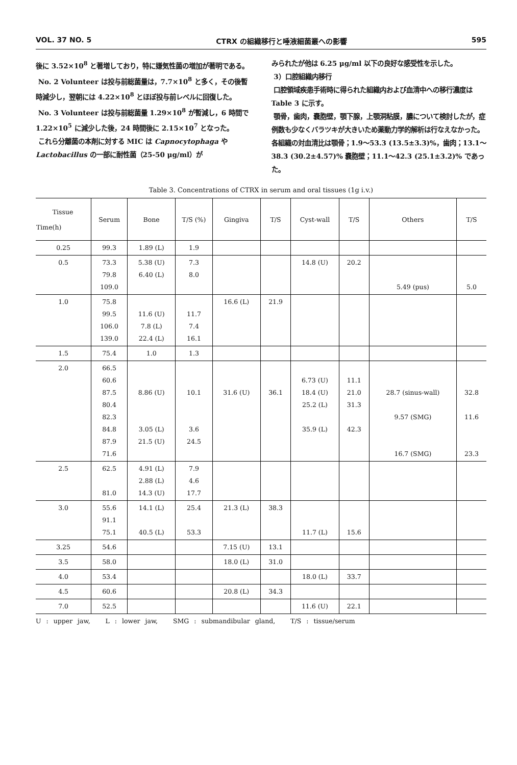VOL. 37 NO. 5 CTRX の組織移行と唾液細菌叢への影響 595
後に 3.52×10<sup>8</sup> と著増しており，特に嫌気性菌の増加が著明である。
No. 2 Volunteer は投与前総菌量は，7.7×10<sup>8</sup> と多く，その後暫時減少し，翌朝には 4.22×10<sup>8</sup> とほぼ投与前レベルに回復した。
No. 3 Volunteer は投与前総菌量 1.29×10<sup>8</sup> が暫減し，6 時間で 1.22×10<sup>5</sup> に減少した後，24 時間後に 2.15×10<sup>7</sup> となった。
これら分離菌の本剤に対する MIC は Capnocytophaga や Lactobacillus の一部に耐性菌（25-50 μg/ml）が
みられたが他は 6.25 μg/ml 以下の良好な感受性を示した。
3）口腔組織内移行
口腔領域疾患手術時に得られた組織内および血清中への移行濃度は Table 3 に示す。
顎骨，歯肉，嚢胞壁，顎下腺，上顎洞粘膜，膿について検討したが，症例数も少なくバラツキが大きいため薬動力学的解析は行なえなかった。各組織の対血清比は顎骨；1.9〜53.3 (13.5±3.3)%，歯肉；13.1〜38.3 (30.2±4.57)% 嚢胞壁；11.1〜42.3 (25.1±3.2)% であった。
Table 3. Concentrations of CTRX in serum and oral tissues (1g i.v.)
| Tissue Time(h) | Serum | Bone | T/S (%) | Gingiva | T/S | Cyst-wall | T/S | Others | T/S |
| --- | --- | --- | --- | --- | --- | --- | --- | --- | --- |
| 0.25 | 99.3 | 1.89 (L) | 1.9 | | | | | | |
| 0.5 | 73.3 79.8 109.0 | 5.38 (U) 6.40 (L) | 7.3 8.0 | | | 14.8 (U) | 20.2 | 5.49 (pus) | 5.0 |
| 1.0 | 75.8 99.5 106.0 139.0 | 11.6 (U) 7.8 (L) 22.4 (L) | 11.7 7.4 16.1 | 16.6 (L) | 21.9 | | | | |
| 1.5 | 75.4 | 1.0 | 1.3 | | | | | | |
| 2.0 | 66.5 60.6 87.5 80.4 82.3 84.8 87.9 71.6 | 8.86 (U) 3.05 (L) 21.5 (U) | 10.1 3.6 24.5 | 31.6 (U) | 36.1 | 6.73 (U) 18.4 (U) 25.2 (L) 35.9 (L) | 11.1 21.0 31.3 42.3 | 28.7 (sinus-wall) 9.57 (SMG) 16.7 (SMG) | 32.8 11.6 23.3 |
| 2.5 | 62.5 81.0 | 4.91 (L) 2.88 (L) 14.3 (U) | 7.9 4.6 17.7 | | | | | | |
| 3.0 | 55.6 91.1 75.1 | 14.1 (L) 40.5 (L) | 25.4 53.3 | 21.3 (L) | 38.3 | 11.7 (L) | 15.6 | | |
| 3.25 | 54.6 | | | 7.15 (U) | 13.1 | | | | |
| 3.5 | 58.0 | | | 18.0 (L) | 31.0 | | | | |
| 4.0 | 53.4 | | | | | 18.0 (L) | 33.7 | | |
| 4.5 | 60.6 | | | 20.8 (L) | 34.3 | | | | |
| 7.0 | 52.5 | | | | | 11.6 (U) | 22.1 | | |
U : upper jaw, L : lower jaw, SMG : submandibular gland, T/S : tissue/serum